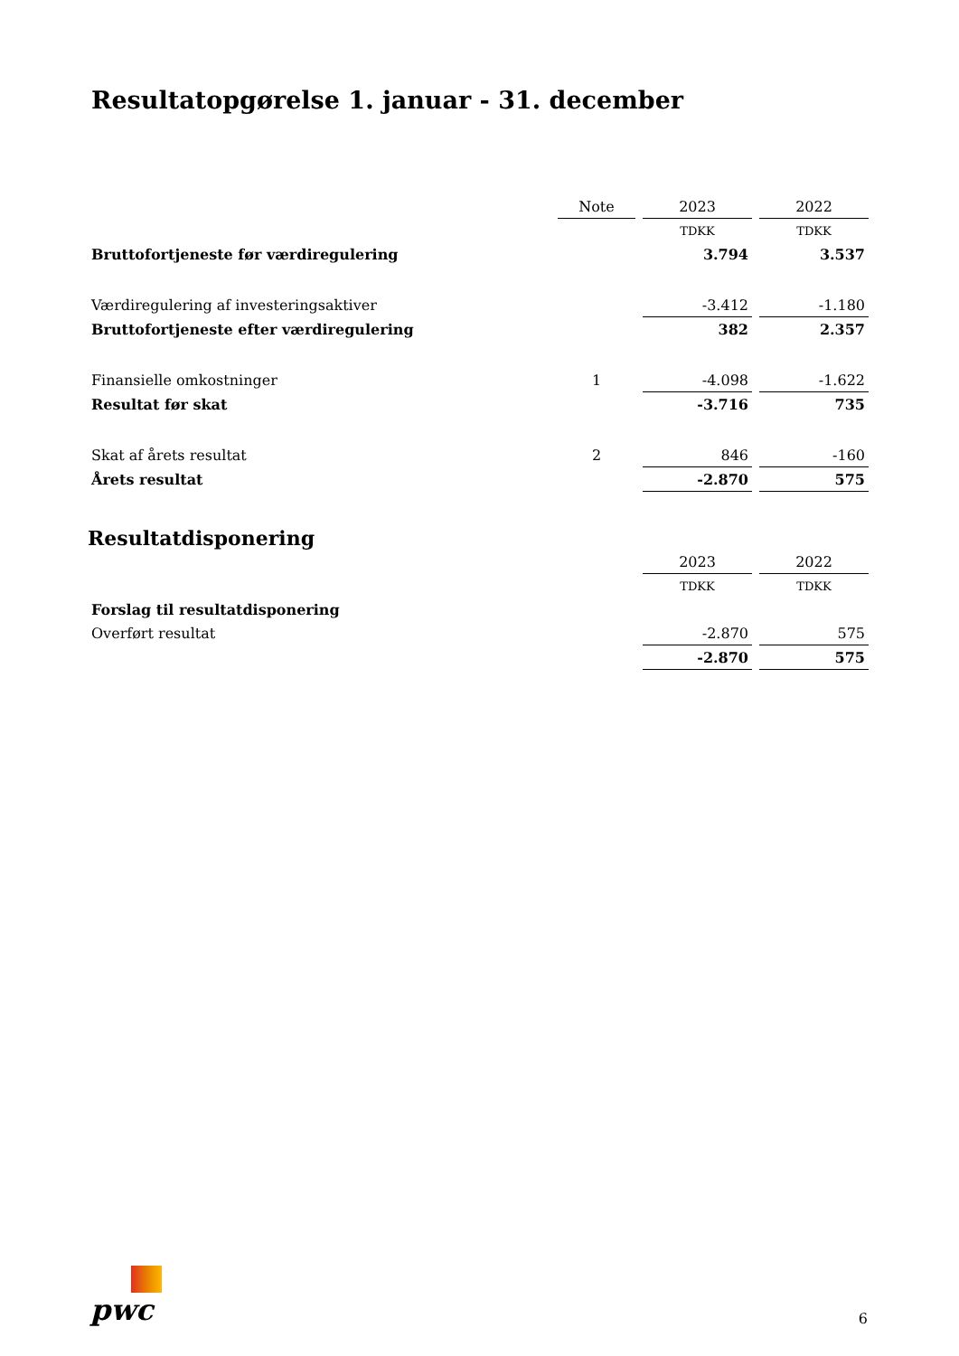Resultatopgørelse 1. januar - 31. december
| | Note | | 2023 | | 2022 |
| | | | TDKK | | TDKK |
| Bruttofortjeneste før værdiregulering | | | 3.794 | | 3.537 |
| Værdiregulering af investeringsaktiver | | | -3.412 | | -1.180 |
| Bruttofortjeneste efter værdiregulering | | | 382 | | 2.357 |
| Finansielle omkostninger | 1 | | -4.098 | | -1.622 |
| Resultat før skat | | | -3.716 | | 735 |
| Skat af årets resultat | 2 | | 846 | | -160 |
| Årets resultat | | | -2.870 | | 575 |
Resultatdisponering
| | | | 2023 | | 2022 |
| | | | TDKK | | TDKK |
| Forslag til resultatdisponering | | | | | |
| Overført resultat | | | -2.870 | | 575 |
| | | | -2.870 | | 575 |
pwc
6